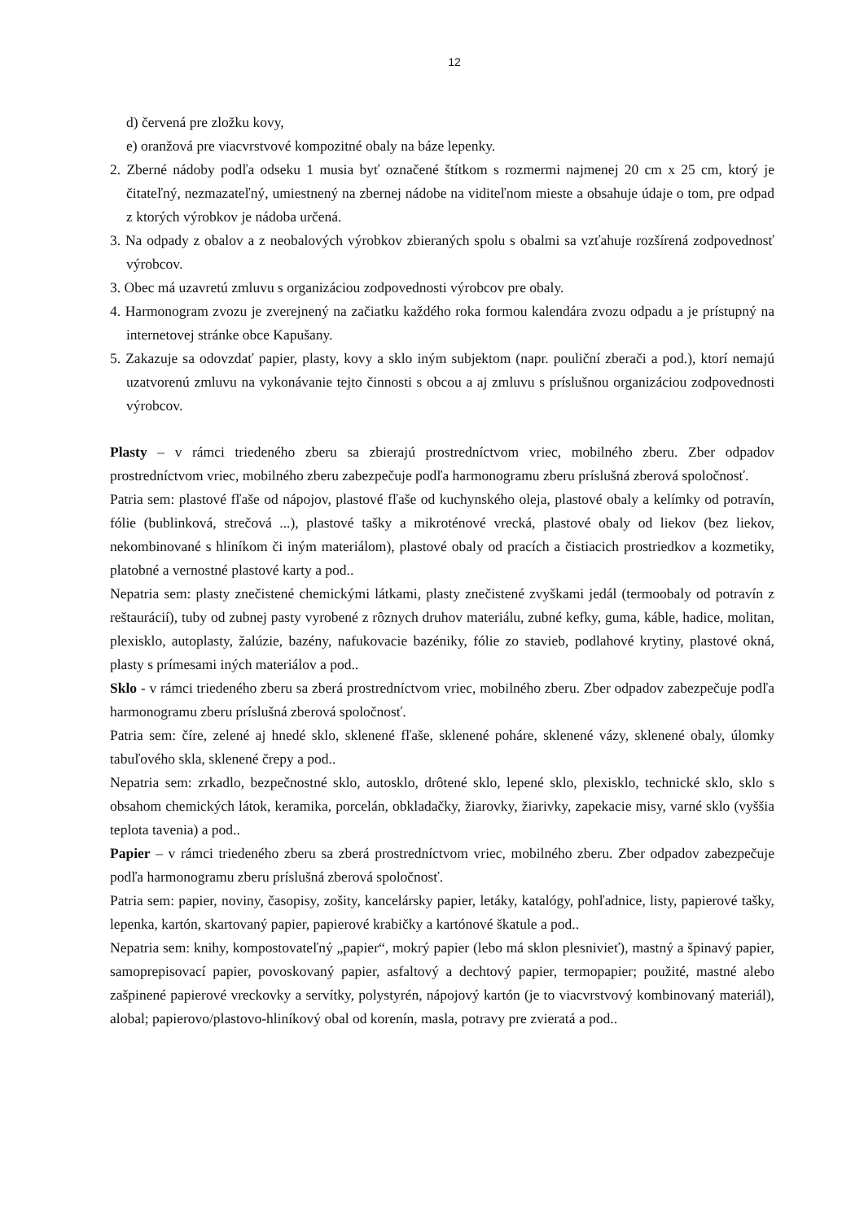12
d) červená pre zložku kovy,
e) oranžová pre viacvrstvové kompozitné obaly na báze lepenky.
2. Zberné nádoby podľa odseku 1 musia byť označené štítkom s rozmermi najmenej 20 cm x 25 cm, ktorý je čitateľný, nezmazateľný, umiestnený na zbernej nádobe na viditeľnom mieste a obsahuje údaje o tom, pre odpad z ktorých výrobkov je nádoba určená.
3. Na odpady z obalov a z neobalových výrobkov zbieraných spolu s obalmi sa vzťahuje rozšírená zodpovednosť výrobcov.
3. Obec má uzavretú zmluvu s organizáciou zodpovednosti výrobcov pre obaly.
4. Harmonogram zvozu je zverejnený na začiatku každého roka formou kalendára zvozu odpadu a je prístupný na internetovej stránke obce Kapušany.
5. Zakazuje sa odovzdať papier, plasty, kovy a sklo iným subjektom (napr. pouliční zberači a pod.), ktorí nemajú uzatvorenú zmluvu na vykonávanie tejto činnosti s obcou a aj zmluvu s príslušnou organizáciou zodpovednosti výrobcov.
Plasty – v rámci triedeného zberu sa zbierajú prostredníctvom vriec, mobilného zberu. Zber odpadov prostredníctvom vriec, mobilného zberu zabezpečuje podľa harmonogramu zberu príslušná zberová spoločnosť.
Patria sem: plastové fľaše od nápojov, plastové fľaše od kuchynského oleja, plastové obaly a kelímky od potravín, fólie (bublinková, strečová ...), plastové tašky a mikroténové vrecká, plastové obaly od liekov (bez liekov, nekombinované s hliníkom či iným materiálom), plastové obaly od pracích a čistiacich prostriedkov a kozmetiky, platobné a vernostné plastové karty a pod..
Nepatria sem: plasty znečistené chemickými látkami, plasty znečistené zvyškami jedál (termoobaly od potravín z reštaurácií), tuby od zubnej pasty vyrobené z rôznych druhov materiálu, zubné kefky, guma, káble, hadice, molitan, plexisklo, autoplasty, žalúzie, bazény, nafukovacie bazéniky, fólie zo stavieb, podlahové krytiny, plastové okná, plasty s prímesami iných materiálov a pod..
Sklo - v rámci triedeného zberu sa zberá prostredníctvom vriec, mobilného zberu. Zber odpadov zabezpečuje podľa harmonogramu zberu príslušná zberová spoločnosť.
Patria sem: číre, zelené aj hnedé sklo, sklenené fľaše, sklenené poháre, sklenené vázy, sklenené obaly, úlomky tabuľového skla, sklenené črepy a pod..
Nepatria sem: zrkadlo, bezpečnostné sklo, autosklo, drôtené sklo, lepené sklo, plexisklo, technické sklo, sklo s obsahom chemických látok, keramika, porcelán, obkladačky, žiarovky, žiarivky, zapekacie misy, varné sklo (vyššia teplota tavenia) a pod..
Papier – v rámci triedeného zberu sa zberá prostredníctvom vriec, mobilného zberu. Zber odpadov zabezpečuje podľa harmonogramu zberu príslušná zberová spoločnosť.
Patria sem: papier, noviny, časopisy, zošity, kancelársky papier, letáky, katalógy, pohľadnice, listy, papierové tašky, lepenka, kartón, skartovaný papier, papierové krabičky a kartónové škatule a pod..
Nepatria sem: knihy, kompostovateľný „papier“, mokrý papier (lebo má sklon plesnivieť), mastný a špinavý papier, samoprepisovací papier, povoskovaný papier, asfaltový a dechtový papier, termopapier; použité, mastné alebo zašpinené papierové vreckovky a servítky, polystyrén, nápojový kartón (je to viacvrstvový kombinovaný materiál), alobal; papierovo/plastovo-hliníkový obal od korenín, masla, potravy pre zvieratá a pod..